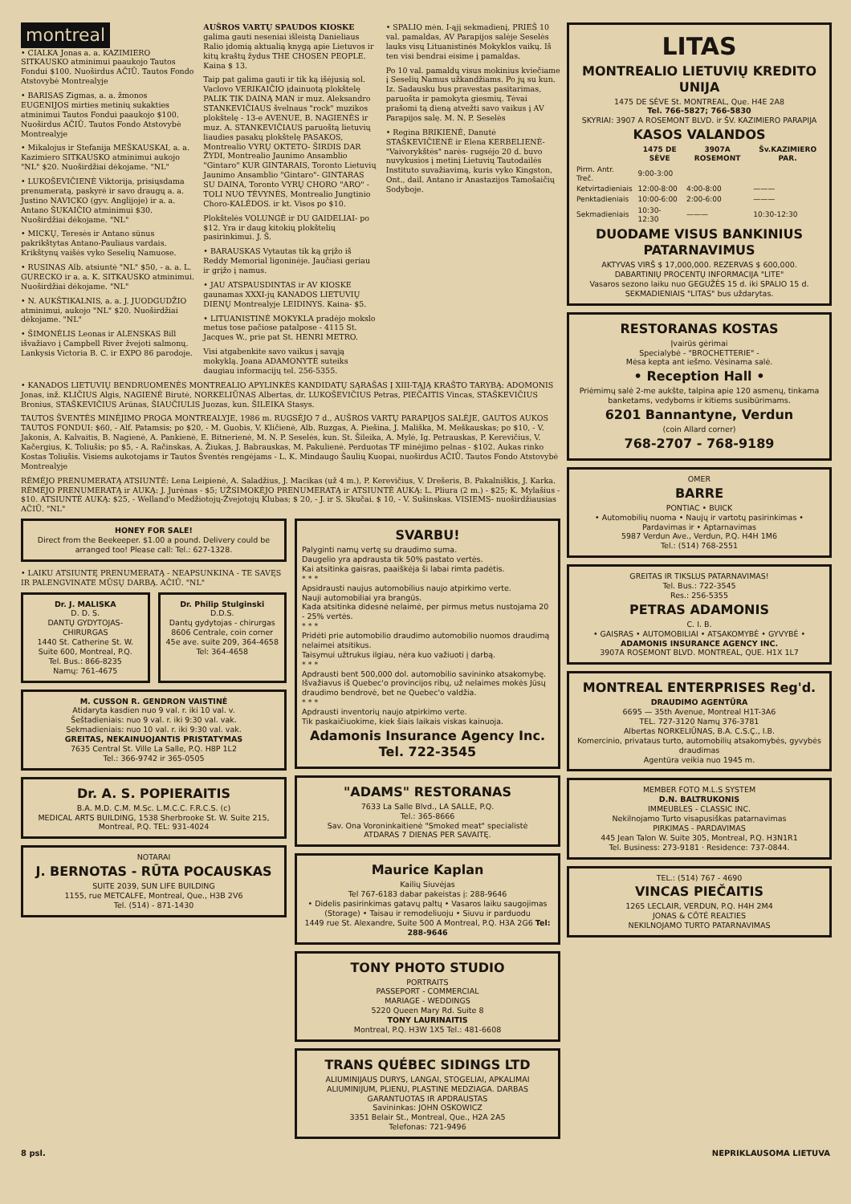montreal
• CIALKA Jonas a. a. KAZIMIERO SITKAUSKO atminimui paaukojo Tautos Fondui $100. Nuoširdus AČIŪ. Tautos Fondo Atstovybė Montrealyje
• BARISAS Zigmas, a. a. žmonos EUGENIJOS mirties metinių sukakties atminimui Tautos Fondui paaukojo $100. Nuoširdus AČIŪ. Tautos Fondo Atstovybė Montrealyje
• Mikalojus ir Stefanija MEŠKAUSKAI, a. a. Kazimiero SITKAUSKO atminimui aukojo "NL" $20. Nuoširdžiai dėkojame. "NL"
• LUKOŠEVIČIENĖ Viktorija, prisiųsdama prenumeratą, paskyrė ir savo draugų a. a. Justino NAVICKO (gyv. Anglijoje) ir a. a. Antano ŠUKAIČIO atminimui $30. Nuoširdžiai dėkojame. "NL"
• MICKŲ, Teresės ir Antano sūnus pakrikštytas Antano-Pauliaus vardais. Krikštynų vaišės vyko Seselių Namuose.
• RUSINAS Alb. atsiuntė "NL" $50, - a. a. L. GURECKO ir a. a. K. SITKAUSKO atminimui. Nuoširdžiai dėkojame. "NL"
• N. AUKŠTIKALNIS, a. a. J. JUODGUDŽIO atminimui, aukojo "NL" $20. Nuoširdžiai dėkojame. "NL"
• ŠIMONĖLIS Leonas ir ALENSKAS Bill išvažiavo į Campbell River žvejoti salmonų. Lankysis Victoria B. C. ir EXPO 86 parodoje.
AUŠROS VARTŲ SPAUDOS KIOSKE galima gauti neseniai išleistą Danieliaus Ralio įdomią aktualią knygą apie Lietuvos ir kitų kraštų žydus THE CHOSEN PEOPLE. Kaina $ 13.
Taip pat galima gauti ir tik ką išėjusią sol. Vaclovo VERIKAIČIO įdainuotą plokštelę PALIK TIK DAINĄ MAN ir muz. Aleksandro STANKEVIČIAUS švelnaus "rock" muzikos plokštelę - 13-e AVENUE, B. NAGIENĖS ir muz. A. STANKEVIČIAUS paruoštą lietuvių liaudies pasakų plokštelę PASAKOS, Montrealio VYRŲ OKTETO- ŠIRDIS DAR ŽYDI, Montrealio Jaunimo Ansamblio "Gintaro" KUR GINTARAIS, Toronto Lietuvių Jaunimo Ansamblio "Gintaro"- GINTARAS SU DAINA, Toronto VYRŲ CHORO "ARO" - TOLI NUO TĖVYNĖS, Montrealio Jungtinio Choro-KALĖDOS. ir kt. Visos po $10.
Plokštelės VOLUNGĖ ir DU GAIDELIAI- po $12. Yra ir daug kitokių plokštelių pasirinkimui. J. Š.
• BARAUSKAS Vytautas tik ką grįžo iš Reddy Memorial ligoninėje. Jaučiasi geriau ir grįžo į namus.
• JAU ATSPAUSDINTAS ir AV KIOSKE gaunamas XXXI-jų KANADOS LIETUVIŲ DIENŲ Montrealyje LEIDINYS. Kaina- $5.
• LITUANISTINĖ MOKYKLA pradėjo mokslo metus tose pačiose patalpose - 4115 St. Jacques W., prie pat St. HENRI METRO.
Visi atgabenkite savo vaikus į savąją mokyklą. Joana ADAMONYTĖ suteiks daugiau informacijų tel. 256-5355.
• SPALIO mėn. I-ąjį sekmadienį, PRIEŠ 10 val. pamaldas, AV Parapijos salėje Seselės lauks visų Lituanistinės Mokyklos vaikų. Iš ten visi bendrai eisime į pamaldas.
Po 10 val. pamaldų visus mokinius kviečiame į Seselių Namus užkandžiams. Po jų su kun. Iz. Sadausku bus pravestas pasitarimas, paruošta ir pamokyta giesmių. Tėvai prašomi tą dieną atvežti savo vaikus į AV Parapijos salę. M. N. P. Seselės
• Regina BRIKIENĖ, Danutė STAŠKEVIČIENĖ ir Elena KERBELIENĖ- "Vaivorykštės" narės- rugsėjo 20 d. buvo nuvykusios į metinį Lietuvių Tautodailės Instituto suvažiavimą, kuris vyko Kingston, Ont., dail. Antano ir Anastazijos Tamošaičių Sodyboje.
• KANADOS LIETUVIŲ BENDRUOMENĖS MONTREALIO APYLINKĖS KANDIDATŲ SĄRAŠAS Į XIII-TĄJĄ KRAŠTO TARYBĄ: ADOMONIS Jonas, inž. KLIČIUS Algis, NAGIENĖ Birutė, NORKELIŪNAS Albertas, dr. LUKOŠEVIČIUS Petras, PIEČAITIS Vincas, STAŠKEVIČIUS Bronius, STAŠKEVIČIUS Arūnas, ŠIAUČIULIS Juozas, kun. ŠILEIKA Stasys.
TAUTOS ŠVENTĖS MINĖJIMO PROGA MONTREALYJE, 1986 m. RUGSĖJO 7 d., AUŠROS VARTŲ PARAPIJOS SALĖJE, GAUTOS AUKOS TAUTOS FONDUI: $60, - Alf. Patamsis; po $20, - M. Guobis, V. Kličienė, Alb. Ruzgas, A. Piešina, J. Mališka, M. Meškauskas; po $10, - V. Jakonis, A. Kalvaitis, B. Nagienė, A. Pankienė, E. Bitnerienė, M. N. P. Seselės, kun. St. Šileika, A. Mylė, Ig. Petrauskas, P. Kerevičius, V. Kačergius, K. Toliušis; po $5, - A. Račinskas, A. Žiukas, J. Babrauskas, M. Pakulienė. Perduotas TF minėjimo pelnas - $102. Aukas rinko Kostas Toliušis. Visiems aukotojams ir Tautos Šventės rengėjams - L. K. Mindaugo Šaulių Kuopai, nuoširdus AČIŪ. Tautos Fondo Atstovybė Montrealyje
RĖMĖJO PRENUMERATĄ ATSIUNTĖ: Lena Leipienė, A. Saladžius, J. Macikas (už 4 m.), P. Kerevičius, V. Drešeris, B. Pakalniškis, J. Karka. RĖMĖJO PRENUMERATĄ ir AUKĄ: J. Jurėnas - $5; UŽSIMOKĖJO PRENUMERATĄ ir ATSIUNTĖ AUKĄ: L. Pliura (2 m.) - $25; K. Mylašius - $10. ATSIUNTĖ AUKĄ: $25, - Welland'o Medžiotojų-Žvejotojų Klubas; $ 20, - J. ir S. Skučai. $ 10, - V. Sušinskas. VISIEMS- nuoširdžiausias AČIŪ. "NL"
HONEY FOR SALE!
Direct from the Beekeeper. $1.00 a pound. Delivery could be arranged too! Please call: Tel.: 627-1328.
• LAIKU ATSIUNTĘ PRENUMERATĄ - NEAPSUNKINA - TE SAVĘS IR PALENGVINATE MŪSŲ DARBĄ. AČIŪ. "NL"
Dr. J. MALISKA
D. D. S.
DANTŲ GYDYTOJAS-CHIRURGAS
1440 St. Catherine St. W. Suite 600, Montreal, P.Q.
Tel. Bus.: 866-8235
Namų: 761-4675
Dr. Philip Stulginski
D.D.S.
Dantų gydytojas - chirurgas
8606 Centrale, coin corner 45e ave. suite 209, 364-4658
Tel: 364-4658
M. CUSSON R. GENDRON VAISTINĖ
Atidaryta kasdien nuo 9 val. r. iki 10 val. v.
Šeštadieniais: nuo 9 val. r. iki 9:30 val. vak.
Sekmadieniais: nuo 10 val. r. iki 9:30 val. vak.
GREITAS, NEKAINUOJANTIS PRISTATYMAS
7635 Central St. Ville La Salle, P.Q. H8P 1L2
Tel.: 366-9742 ir 365-0505
Dr. A. S. POPIERAITIS
B.A. M.D. C.M. M.Sc. L.M.C.C. F.R.C.S. (c)
MEDICAL ARTS BUILDING, 1538 Sherbrooke St. W. Suite 215, Montreal, P.Q. TEL: 931-4024
NOTARAI
J. BERNOTAS - RŪTA POCAUSKAS
SUITE 2039, SUN LIFE BUILDING
1155, rue METCALFE, Montreal, Que., H3B 2V6
Tel. (514) - 871-1430
SVARBU!
Palyginti namų vertę su draudimo suma.
Daugelio yra apdrausta tik 50% pastato vertės.
Kai atsitinka gaisras, paaiškėja ši labai rimta padėtis.
* * *
Apsidrausti naujus automobilius naujo atpirkimo verte.
Nauji automobiliai yra brangūs.
Kada atsitinka didesnė nelaimė, per pirmus metus nustojama 20 - 25% vertės.
* * *
Pridėti prie automobilio draudimo automobilio nuomos draudimą nelaimei atsitikus.
Taisymui užtrukus ilgiau, nėra kuo važiuoti į darbą.
* * *
Apdrausti bent 500,000 dol. automobilio savininko atsakomybę. Išvažiavus iš Quebec'o provincijos ribų, už nelaimes mokės Jūsų draudimo bendrovė, bet ne Quebec'o valdžia.
* * *
Apdrausti inventorių naujo atpirkimo verte.
Tik paskaičiuokime, kiek šiais laikais viskas kainuoja.
Adamonis Insurance Agency Inc.
Tel. 722-3545
"ADAMS" RESTORANAS
7633 La Salle Blvd., LA SALLE, P.Q.
Tel.: 365-8666
Sav. Ona Voroninkaitienė "Smoked meat" specialistė
ATDARAS 7 DIENAS PER SAVAITĘ.
Maurice Kaplan
Kailių Siuvėjas
Tel 767-6183 dabar pakeistas į: 288-9646
• Didelis pasirinkimas gatavų paltų • Vasaros laiku saugojimas (Storage) • Taisau ir remodeliuoju • Siuvu ir parduodu
1449 rue St. Alexandre, Suite 500 A Montreal, P.Q. H3A 2G6 Tel: 288-9646
TONY PHOTO STUDIO
PORTRAITS
PASSEPORT - COMMERCIAL
MARIAGE - WEDDINGS
5220 Queen Mary Rd. Suite 8
TONY LAURINAITIS
Montreal, P.Q. H3W 1X5 Tel.: 481-6608
TRANS QUÉBEC SIDINGS LTD
ALIUMINIJAUS DURYS, LANGAI, STOGELIAI, APKALIMAI ALIUMINIJUM, PLIENU, PLASTINE MEDZIAGA. DARBAS GARANTUOTAS IR APDRAUSTAS
Savininkas: JOHN OSKOWICZ
3351 Belair St., Montreal, Que., H2A 2A5
Telefonas: 721-9496
LITAS
MONTREALIO LIETUVIŲ KREDITO UNIJA
1475 DE SÈVE St. MONTREAL, Que. H4E 2A8
Tel. 766-5827; 766-5830
SKYRIAI: 3907 A ROSEMONT BLVD. ir ŠV. KAZIMIERO PARAPIJA
KASOS VALANDOS
| | 1475 DE SÈVE | 3907A ROSEMONT | Šv.KAZIMIERO PAR. |
| --- | --- | --- | --- |
| Pirm. Antr. Treč. | 9:00-3:00 | | |
| Ketvirtadieniais | 12:00-8:00 | 4:00-8:00 | ——— |
| Penktadieniais | 10:00-6:00 | 2:00-6:00 | ——— |
| Sekmadieniais | 10:30-12:30 | ——— | 10:30-12:30 |
DUODAME VISUS BANKINIUS PATARNAVIMUS
AKTYVAS VIRŠ $ 17,000,000. REZERVAS $ 600,000.
DABARTINIŲ PROCENTŲ INFORMACIJA "LITE"
Vasaros sezono laiku nuo GEGUŽĖS 15 d. iki SPALIO 15 d. SEKMADIENIAIS "LITAS" bus uždarytas.
RESTORANAS KOSTAS
Įvairūs gėrimai
Specialybė - "BROCHETTERIE" -
Mėsa kepta ant iešmo. Vėsinama salė.
• Reception Hall •
Priėmimų salė 2-me aukšte, talpina apie 120 asmenų, tinkama banketams, vedyboms ir kitiems susibūrimams.
6201 Bannantyne, Verdun
(coin Allard corner)
768-2707 - 768-9189
OMER
BARRE
PONTIAC • BUICK
• Automobilių nuoma • Naujų ir vartotų pasirinkimas • Pardavimas ir • Aptarnavimas
5987 Verdun Ave., Verdun, P.Q. H4H 1M6
Tel.: (514) 768-2551
GREITAS IR TIKSLUS PATARNAVIMAS!
Tel. Bus.: 722-3545
Res.: 256-5355
PETRAS ADAMONIS
C. I. B.
• GAISRAS • AUTOMOBILIAI • ATSAKOMYBĖ • GYVYBĖ •
ADAMONIS INSURANCE AGENCY INC.
3907A ROSEMONT BLVD. MONTREAL, QUE. H1X 1L7
MONTREAL ENTERPRISES Reg'd.
DRAUDIMO AGENTŪRA
6695 — 35th Avenue, Montreal H1T-3A6
TEL. 727-3120 Namų 376-3781
Albertas NORKELIŪNAS, B.A. C.S.Ç., I.B.
Komercinio, privataus turto, automobilių atsakomybės, gyvybės draudimas
Agentūra veikia nuo 1945 m.
MEMBER FOTO M.L.S SYSTEM
D.N. BALTRUKONIS
IMMEUBLES - CLASSIC INC.
Nekilnojamo Turto visapusiškas patarnavimas
PIRKIMAS - PARDAVIMAS
445 Jean Talon W. Suite 305, Montreal, P.Q. H3N1R1
Tel. Business: 273-9181 · Residence: 737-0844.
TEL.: (514) 767 - 4690
VINCAS PIEČAITIS
1265 LECLAIR, VERDUN, P.Q. H4H 2M4
JONAS & CÔTÉ REALTIES
NEKILNOJAMO TURTO PATARNAVIMAS
8 psl. NEPRIKLAUSOMA LIETUVA